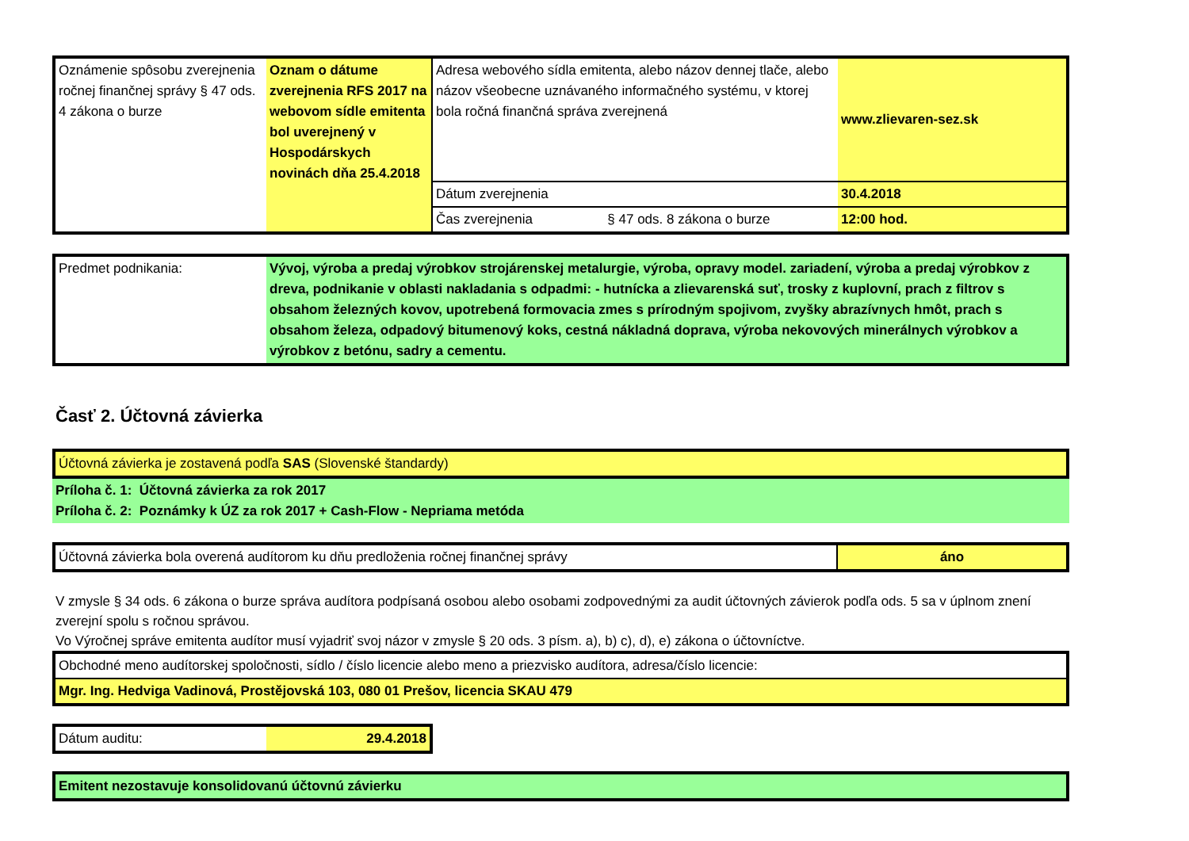| Oznámenie spôsobu zverejnenia ročnej finančnej správy § 47 ods. 4 zákona o burze | Oznam o dátume zverejnenia RFS 2017 na webovom sídle emitenta bol uverejnený v Hospodárskych novinách dňa 25.4.2018 | Adresa webového sídla emitenta, alebo názov dennej tlače, alebo názov všeobecne uznávaného informačného systému, v ktorej bola ročná finančná správa zverejnená | www.zlievaren-sez.sk |
| | | Dátum zverejnenia | 30.4.2018 |
| | | Čas zverejnenia § 47 ods. 8 zákona o burze | 12:00 hod. |
| Predmet podnikania: | Vývoj, výroba a predaj výrobkov strojárenskej metalurgie, výroba, opravy model. zariadení, výroba a predaj výrobkov z dreva, podnikanie v oblasti nakladania s odpadmi: - hutnícka a zlievarenská suť, trosky z kuplovní, prach z filtrov s obsahom železných kovov, upotrebená formovacia zmes s prírodným spojivom, zvyšky abrazívnych hmôt, prach s obsahom železa, odpadový bitumenový koks, cestná nákladná doprava, výroba nekovových minerálnych výrobkov a výrobkov z betónu, sadry a cementu. |
Časť 2. Účtovná závierka
| Účtovná závierka je zostavená podľa SAS (Slovenské štandardy) |
Príloha č. 1: Účtovná závierka za rok 2017
Príloha č. 2: Poznámky k ÚZ za rok 2017 + Cash-Flow - Nepriama metóda
| Účtovná závierka bola overená audítorom ku dňu predloženia ročnej finančnej správy | áno |
V zmysle § 34 ods. 6 zákona o burze správa audítora podpísaná osobou alebo osobami zodpovednými za audit účtovných závierok podľa ods. 5 sa v úplnom znení zverejní spolu s ročnou správou.
Vo Výročnej správe emitenta audítor musí vyjadriť svoj názor v zmysle § 20 ods. 3 písm. a), b) c), d), e) zákona o účtovníctve.
| Obchodné meno audítorskej spoločnosti, sídlo / číslo licencie alebo meno a priezvisko audítora, adresa/číslo licencie: |
| Mgr. Ing. Hedviga Vadinová, Prostějovská 103, 080 01 Prešov, licencia SKAU 479 |
| Dátum auditu: | 29.4.2018 |
| Emitent nezostavuje konsolidovanú účtovnú závierku |